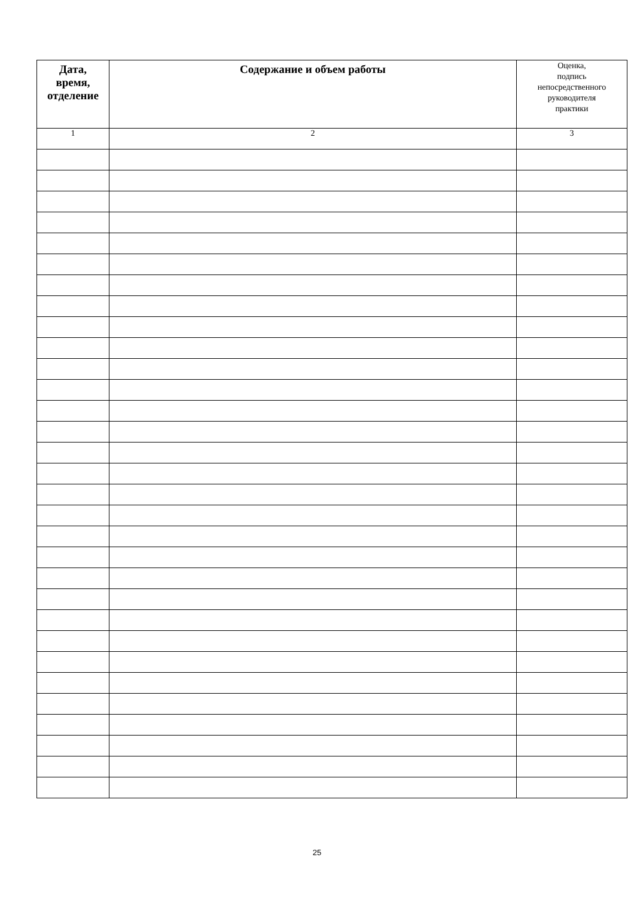| Дата, время, отделение | Содержание и объем работы | Оценка, подпись непосредственного руководителя практики |
| 1 | 2 | 3 |
25